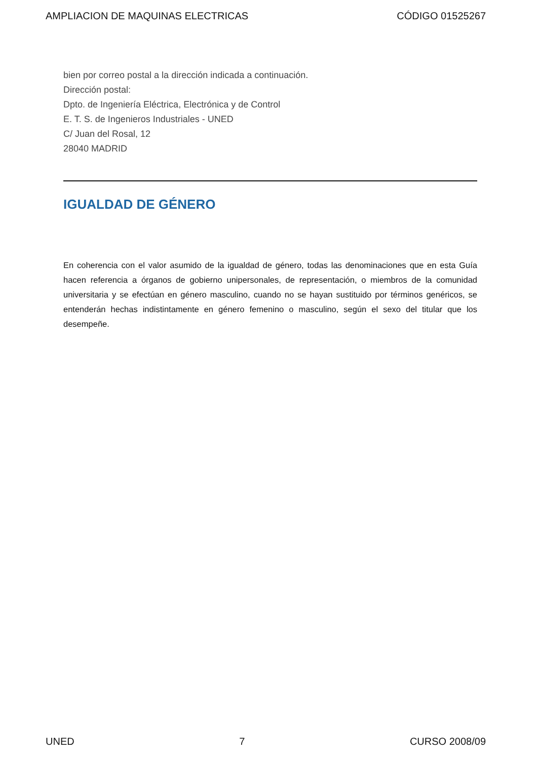AMPLIACION DE MAQUINAS ELECTRICAS CÓDIGO 01525267
bien por correo postal a la dirección indicada a continuación.
Dirección postal:
Dpto. de Ingeniería Eléctrica, Electrónica y de Control
E. T. S. de Ingenieros Industriales - UNED
C/ Juan del Rosal, 12
28040 MADRID
IGUALDAD DE GÉNERO
En coherencia con el valor asumido de la igualdad de género, todas las denominaciones que en esta Guía hacen referencia a órganos de gobierno unipersonales, de representación, o miembros de la comunidad universitaria y se efectúan en género masculino, cuando no se hayan sustituido por términos genéricos, se entenderán hechas indistintamente en género femenino o masculino, según el sexo del titular que los desempeñe.
UNED 7 CURSO 2008/09